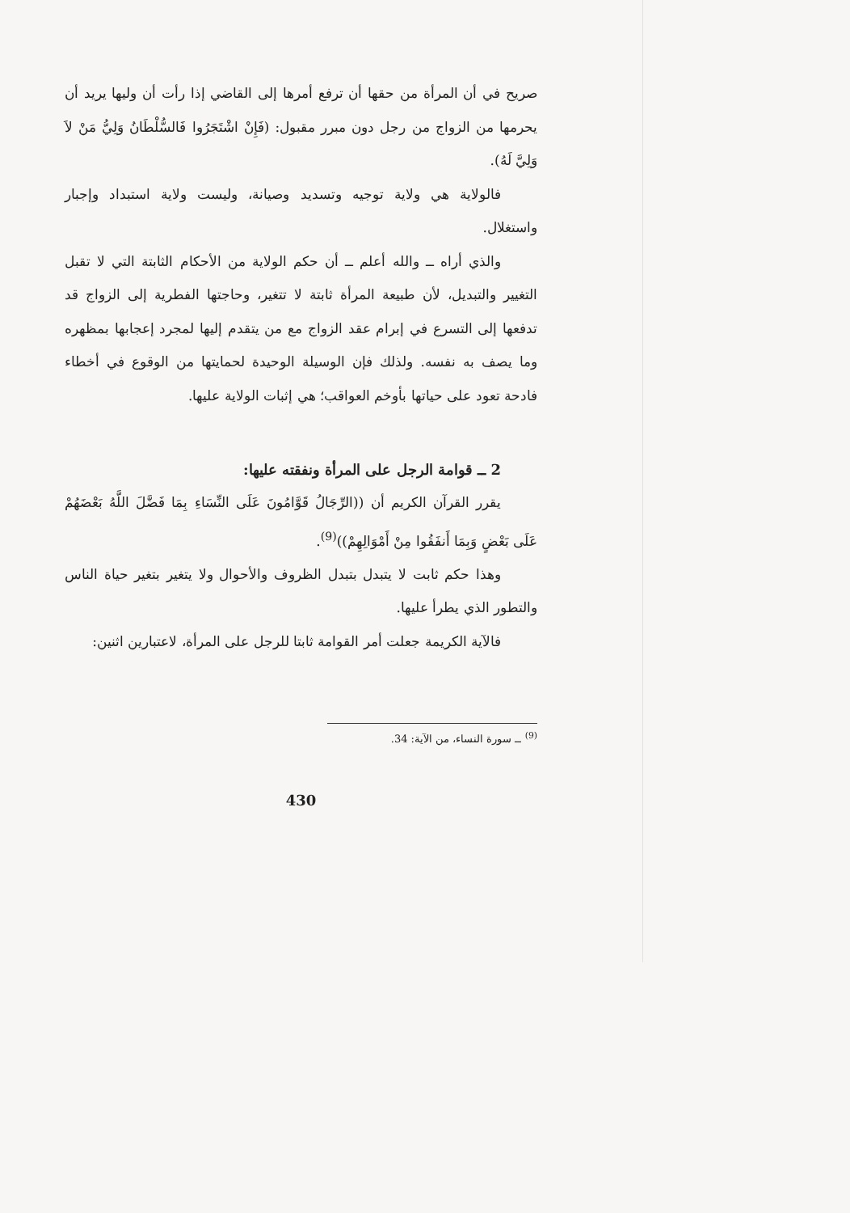صريح في أن المرأة من حقها أن ترفع أمرها إلى القاضي إذا رأت أن وليها يريد أن يحرمها من الزواج من رجل دون مبرر مقبول: (فَإِنْ اشْتَجَرُوا فَالسُّلْطَانُ وَلِيُّ مَنْ لاَ وَلِيَّ لَهُ).
فالولاية هي ولاية توجيه وتسديد وصيانة، وليست ولاية استبداد وإجبار واستغلال.
والذي أراه ــ والله أعلم ــ أن حكم الولاية من الأحكام الثابتة التي لا تقبل التغيير والتبديل، لأن طبيعة المرأة ثابتة لا تتغير، وحاجتها الفطرية إلى الزواج قد تدفعها إلى التسرع في إبرام عقد الزواج مع من يتقدم إليها لمجرد إعجابها بمظهره وما يصف به نفسه. ولذلك فإن الوسيلة الوحيدة لحمايتها من الوقوع في أخطاء فادحة تعود على حياتها بأوخم العواقب؛ هي إثبات الولاية عليها.
2 ــ قوامة الرجل على المرأة ونفقته عليها:
يقرر القرآن الكريم أن ((الرِّجَالُ قَوَّامُونَ عَلَى النِّسَاءِ بِمَا فَضَّلَ اللَّهُ بَعْضَهُمْ عَلَى بَعْضٍ وَبِمَا أَنفَقُوا مِنْ أَمْوَالِهِمْ))<sup>(9)</sup>.
وهذا حكم ثابت لا يتبدل بتبدل الظروف والأحوال ولا يتغير بتغير حياة الناس والتطور الذي يطرأ عليها.
فالآية الكريمة جعلت أمر القوامة ثابتا للرجل على المرأة، لاعتبارين اثنين:
<sup>(9)</sup> ــ سورة النساء، من الآية: 34.
430